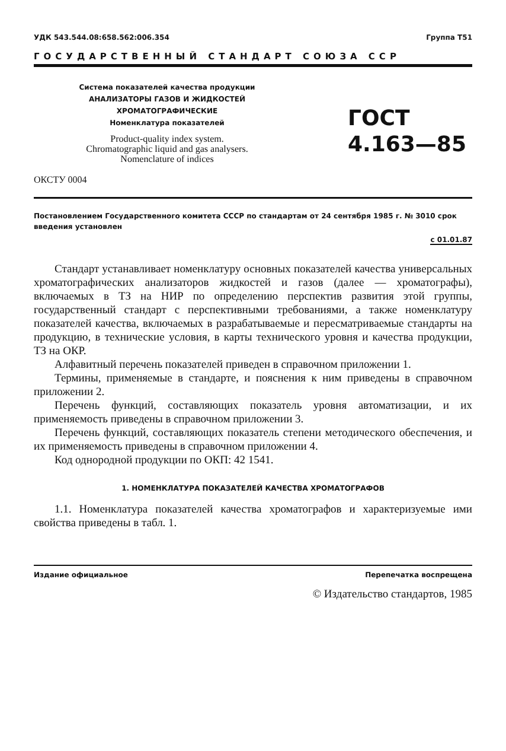УДК 543.544.08:658.562:006.354 Группа Т51
ГОСУДАРСТВЕННЫЙ СТАНДАРТ СОЮЗА ССР
Система показателей качества продукции
АНАЛИЗАТОРЫ ГАЗОВ И ЖИДКОСТЕЙ
ХРОМАТОГРАФИЧЕСКИЕ
Номенклатура показателей
Product-quality index system.
Chromatographic liquid and gas analysers.
Nomenclature of indices
ГОСТ
4.163—85
ОКСТУ 0004
Постановлением Государственного комитета СССР по стандартам от 24 сентября 1985 г. № 3010 срок введения установлен
с 01.01.87
Стандарт устанавливает номенклатуру основных показателей качества универсальных хроматографических анализаторов жидкостей и газов (далее — хроматографы), включаемых в ТЗ на НИР по определению перспектив развития этой группы, государственный стандарт с перспективными требованиями, а также номенклатуру показателей качества, включаемых в разрабатываемые и пересматриваемые стандарты на продукцию, в технические условия, в карты технического уровня и качества продукции, ТЗ на ОКР.
Алфавитный перечень показателей приведен в справочном приложении 1.
Термины, применяемые в стандарте, и пояснения к ним приведены в справочном приложении 2.
Перечень функций, составляющих показатель уровня автоматизации, и их применяемость приведены в справочном приложении 3.
Перечень функций, составляющих показатель степени методического обеспечения, и их применяемость приведены в справочном приложении 4.
Код однородной продукции по ОКП: 42 1541.
1. НОМЕНКЛАТУРА ПОКАЗАТЕЛЕЙ КАЧЕСТВА ХРОМАТОГРАФОВ
1.1. Номенклатура показателей качества хроматографов и характеризуемые ими свойства приведены в табл. 1.
Издание официальное Перепечатка воспрещена
© Издательство стандартов, 1985